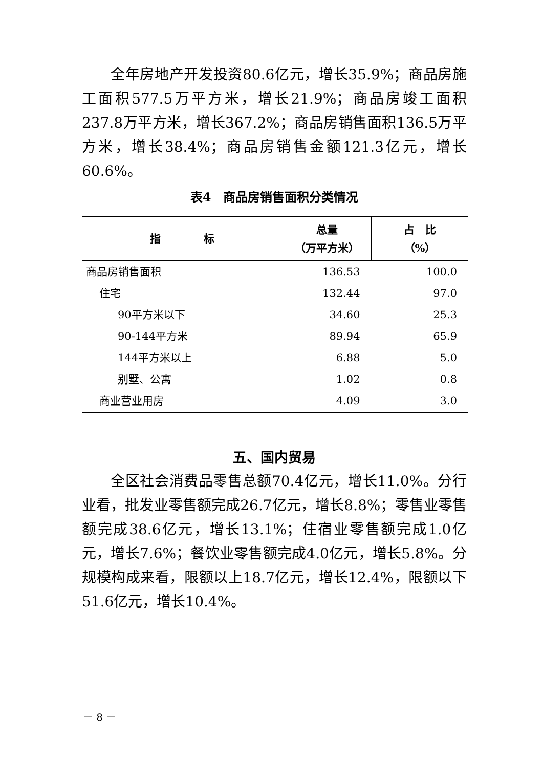全年房地产开发投资80.6亿元，增长35.9%；商品房施工面积577.5万平方米，增长21.9%；商品房竣工面积237.8万平方米，增长367.2%；商品房销售面积136.5万平方米，增长38.4%；商品房销售金额121.3亿元，增长60.6%。
表4　商品房销售面积分类情况
| 指 标 | 总量 （万平方米） | 占 比 （%） |
| --- | --- | --- |
| 商品房销售面积 | 136.53 | 100.0 |
| 住宅 | 132.44 | 97.0 |
| 90平方米以下 | 34.60 | 25.3 |
| 90-144平方米 | 89.94 | 65.9 |
| 144平方米以上 | 6.88 | 5.0 |
| 别墅、公寓 | 1.02 | 0.8 |
| 商业营业用房 | 4.09 | 3.0 |
五、国内贸易
全区社会消费品零售总额70.4亿元，增长11.0%。分行业看，批发业零售额完成26.7亿元，增长8.8%；零售业零售额完成38.6亿元，增长13.1%；住宿业零售额完成1.0亿元，增长7.6%；餐饮业零售额完成4.0亿元，增长5.8%。分规模构成来看，限额以上18.7亿元，增长12.4%，限额以下51.6亿元，增长10.4%。
－ 8 －